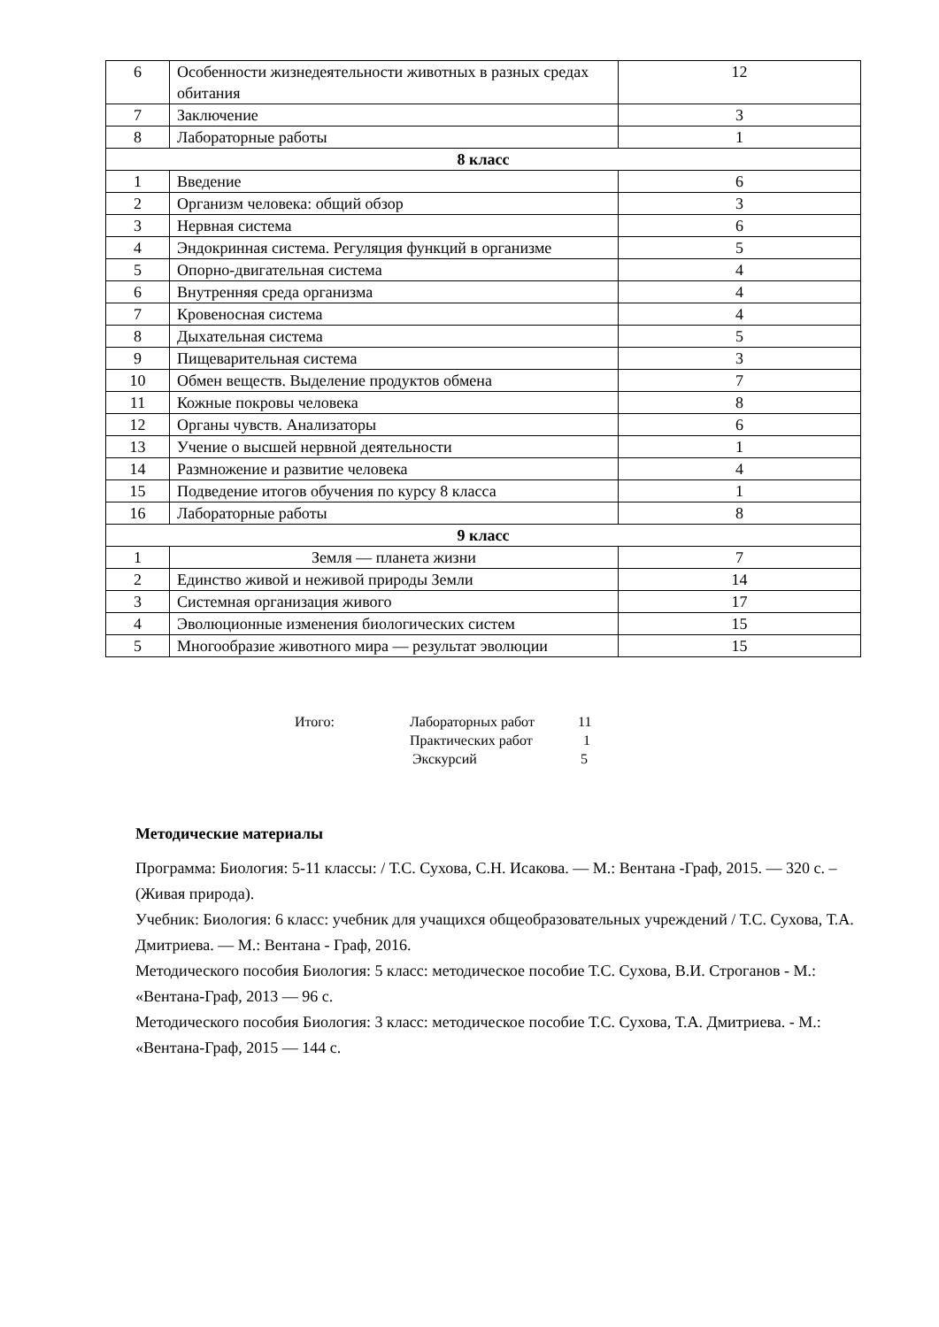| 6 | Особенности жизнедеятельности животных в разных средах обитания | 12 |
| 7 | Заключение | 3 |
| 8 | Лабораторные работы | 1 |
| 8 класс | | |
| 1 | Введение | 6 |
| 2 | Организм человека: общий обзор | 3 |
| 3 | Нервная система | 6 |
| 4 | Эндокринная система. Регуляция функций в организме | 5 |
| 5 | Опорно-двигательная система | 4 |
| 6 | Внутренняя среда организма | 4 |
| 7 | Кровеносная система | 4 |
| 8 | Дыхательная система | 5 |
| 9 | Пищеварительная система | 3 |
| 10 | Обмен веществ. Выделение продуктов обмена | 7 |
| 11 | Кожные покровы человека | 8 |
| 12 | Органы чувств. Анализаторы | 6 |
| 13 | Учение о высшей нервной деятельности | 1 |
| 14 | Размножение и развитие человека | 4 |
| 15 | Подведение итогов обучения по курсу 8 класса | 1 |
| 16 | Лабораторные работы | 8 |
| 9 класс | | |
| 1 | Земля — планета жизни | 7 |
| 2 | Единство живой и неживой природы Земли | 14 |
| 3 | Системная организация живого | 17 |
| 4 | Эволюционные изменения биологических систем | 15 |
| 5 | Многообразие животного мира — результат эволюции | 15 |
Итого: Лабораторных работ 11
Практических работ 1
Экскурсий 5
Методические материалы
Программа: Биология: 5-11 классы: / Т.С. Сухова, С.Н. Исакова. — М.: Вентана -Граф, 2015. — 320 с. – (Живая природа).
Учебник: Биология: 6 класс: учебник для учащихся общеобразовательных учреждений / Т.С. Сухова, Т.А. Дмитриева. — М.: Вентана - Граф, 2016.
Методического пособия Биология: 5 класс: методическое пособие Т.С. Сухова, В.И. Строганов - М.: «Вентана-Граф, 2013 — 96 с.
Методического пособия Биология: 3 класс: методическое пособие Т.С. Сухова, Т.А. Дмитриева. - М.: «Вентана-Граф, 2015 — 144 с.